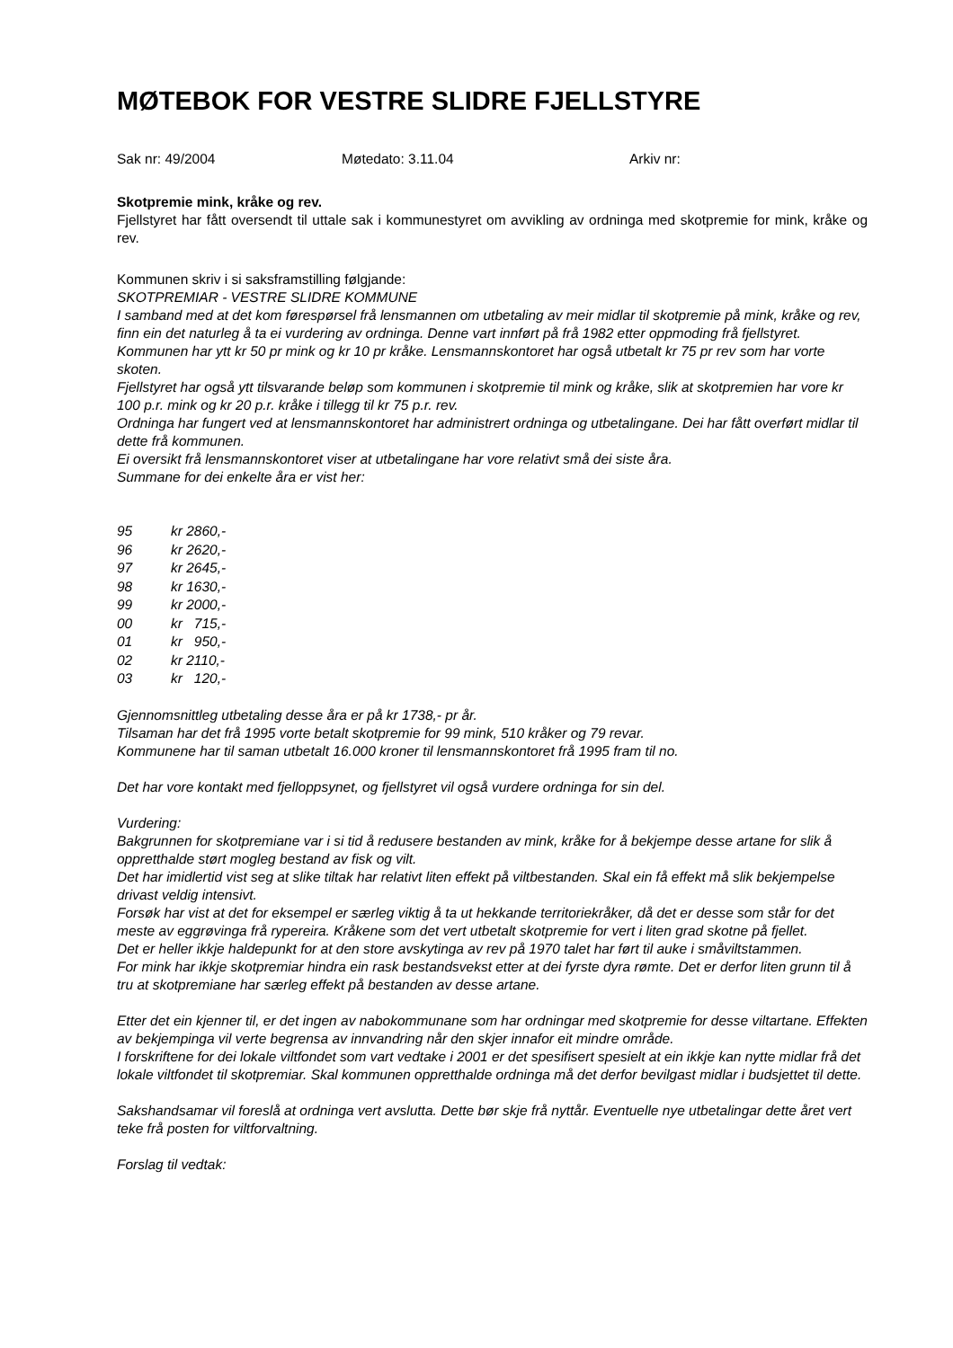MØTEBOK FOR VESTRE SLIDRE FJELLSTYRE
Sak nr: 49/2004 Møtedato: 3.11.04 Arkiv nr:
Skotpremie mink, kråke og rev.
Fjellstyret har fått oversendt til uttale sak i kommunestyret om avvikling av ordninga med skotpremie for mink, kråke og rev.
Kommunen skriv i si saksframstilling følgjande:
SKOTPREMIAR - VESTRE SLIDRE KOMMUNE
I samband med at det kom førespørsel frå lensmannen om utbetaling av meir midlar til skotpremie på mink, kråke og rev, finn ein det naturleg å ta ei vurdering av ordninga. Denne vart innført på frå 1982 etter oppmoding frå fjellstyret.
Kommunen har ytt kr 50 pr mink og kr 10 pr kråke. Lensmannskontoret har også utbetalt kr 75 pr rev som har vorte skoten.
Fjellstyret har også ytt tilsvarande beløp som kommunen i skotpremie til mink og kråke, slik at skotpremien har vore kr 100 p.r. mink og kr 20 p.r. kråke i tillegg til kr 75 p.r. rev.
Ordninga har fungert ved at lensmannskontoret har administrert ordninga og utbetalingane. Dei har fått overført midlar til dette frå kommunen.
Ei oversikt frå lensmannskontoret viser at utbetalingane har vore relativt små dei siste åra.
Summane for dei enkelte åra er vist her:
| 95 | kr 2860,- |
| 96 | kr 2620,- |
| 97 | kr 2645,- |
| 98 | kr 1630,- |
| 99 | kr 2000,- |
| 00 | kr 715,- |
| 01 | kr 950,- |
| 02 | kr 2110,- |
| 03 | kr 120,- |
Gjennomsnittleg utbetaling desse åra er på kr 1738,- pr år.
Tilsaman har det frå 1995 vorte betalt skotpremie for 99 mink, 510 kråker og 79 revar.
Kommunene har til saman utbetalt 16.000 kroner til lensmannskontoret frå 1995 fram til no.
Det har vore kontakt med fjelloppsynet, og fjellstyret vil også vurdere ordninga for sin del.
Vurdering:
Bakgrunnen for skotpremiane var i si tid å redusere bestanden av mink, kråke for å bekjempe desse artane for slik å oppretthalde størt mogleg bestand av fisk og vilt.
Det har imidlertid vist seg at slike tiltak har relativt liten effekt på viltbestanden. Skal ein få effekt må slik bekjempelse drivast veldig intensivt.
Forsøk har vist at det for eksempel er særleg viktig å ta ut hekkande territoriekråker, då det er desse som står for det meste av eggrøvinga frå rypereira. Kråkene som det vert utbetalt skotpremie for vert i liten grad skotne på fjellet.
Det er heller ikkje haldepunkt for at den store avskytinga av rev på 1970 talet har ført til auke i småviltstammen.
For mink har ikkje skotpremiar hindra ein rask bestandsvekst etter at dei fyrste dyra rømte. Det er derfor liten grunn til å tru at skotpremiane har særleg effekt på bestanden av desse artane.
Etter det ein kjenner til, er det ingen av nabokommunane som har ordningar med skotpremie for desse viltartane. Effekten av bekjempinga vil verte begrensa av innvandring når den skjer innafor eit mindre område.
I forskriftene for dei lokale viltfondet som vart vedtake i 2001 er det spesifisert spesielt at ein ikkje kan nytte midlar frå det lokale viltfondet til skotpremiar. Skal kommunen oppretthalde ordninga må det derfor bevilgast midlar i budsjettet til dette.
Sakshandsamar vil foreslå at ordninga vert avslutta. Dette bør skje frå nyttår. Eventuelle nye utbetalingar dette året vert teke frå posten for viltforvaltning.
Forslag til vedtak: